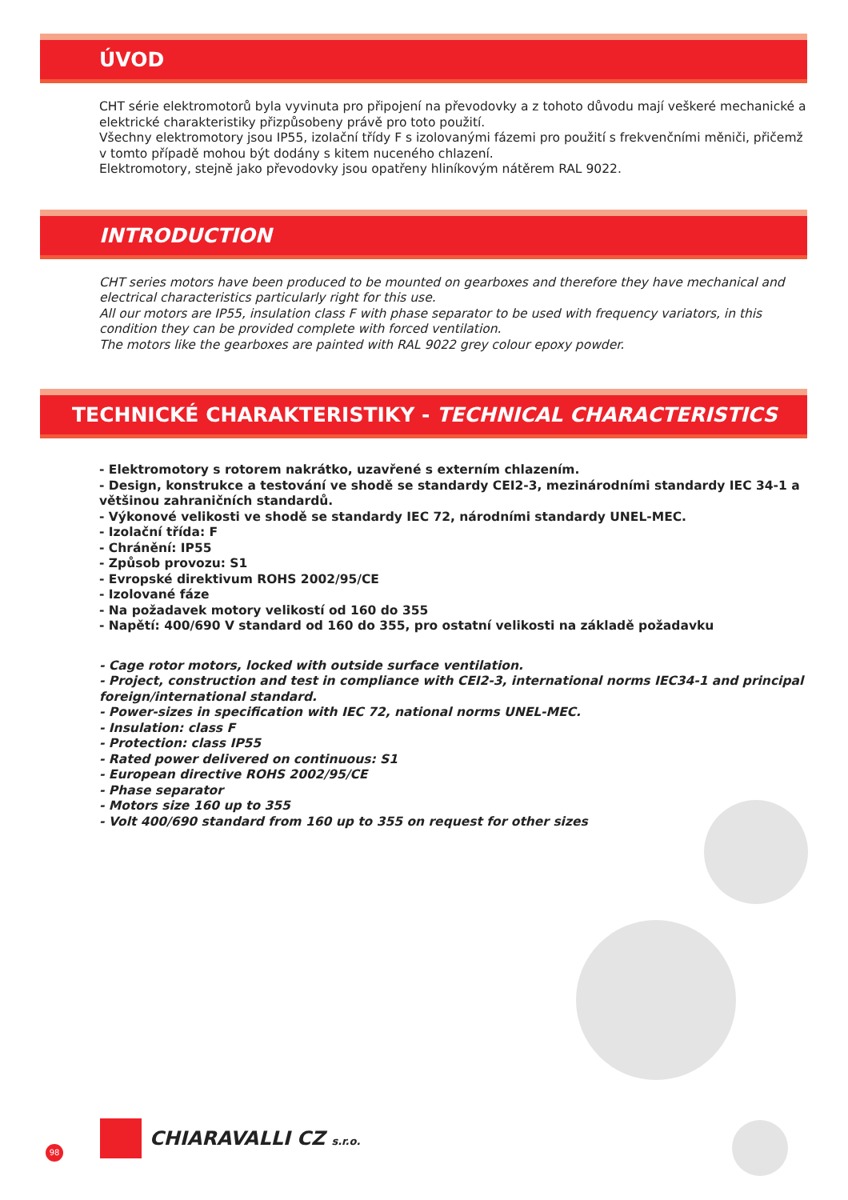ÚVOD
CHT série elektromotorů byla vyvinuta pro připojení na převodovky a z tohoto důvodu mají veškeré mechanické a elektrické charakteristiky přizpůsobeny právě pro toto použití.
Všechny elektromotory jsou IP55, izolační třídy F s izolovanými fázemi pro použití s frekvenčními měniči, přičemž v tomto případě mohou být dodány s kitem nuceného chlazení.
Elektromotory, stejně jako převodovky jsou opatřeny hliníkovým nátěrem RAL 9022.
INTRODUCTION
CHT series motors have been produced to be mounted on gearboxes and therefore they have mechanical and electrical characteristics particularly right for this use.
All our motors are IP55, insulation class F with phase separator to be used with frequency variators, in this condition they can be provided complete with forced ventilation.
The motors like the gearboxes are painted with RAL 9022 grey colour epoxy powder.
TECHNICKÉ CHARAKTERISTIKY - TECHNICAL CHARACTERISTICS
- Elektromotory s rotorem nakrátko, uzavřené s externím chlazením.
- Design, konstrukce a testování ve shodě se standardy CEI2-3, mezinárodními standardy IEC 34-1 a většinou zahraničních standardů.
- Výkonové velikosti ve shodě se standardy IEC 72, národními standardy UNEL-MEC.
- Izolační třída: F
- Chránění: IP55
- Způsob provozu: S1
- Evropské direktivum ROHS 2002/95/CE
- Izolované fáze
- Na požadavek motory velikostí od 160 do 355
- Napětí: 400/690 V standard od 160 do 355, pro ostatní velikosti na základě požadavku
- Cage rotor motors, locked with outside surface ventilation.
- Project, construction and test in compliance with CEI2-3, international norms IEC34-1 and principal foreign/international standard.
- Power-sizes in specification with IEC 72, national norms UNEL-MEC.
- Insulation: class F
- Protection: class IP55
- Rated power delivered on continuous: S1
- European directive ROHS 2002/95/CE
- Phase separator
- Motors size 160 up to 355
- Volt 400/690 standard from 160 up to 355 on request for other sizes
CHIARAVALLI CZ s.r.o.
98